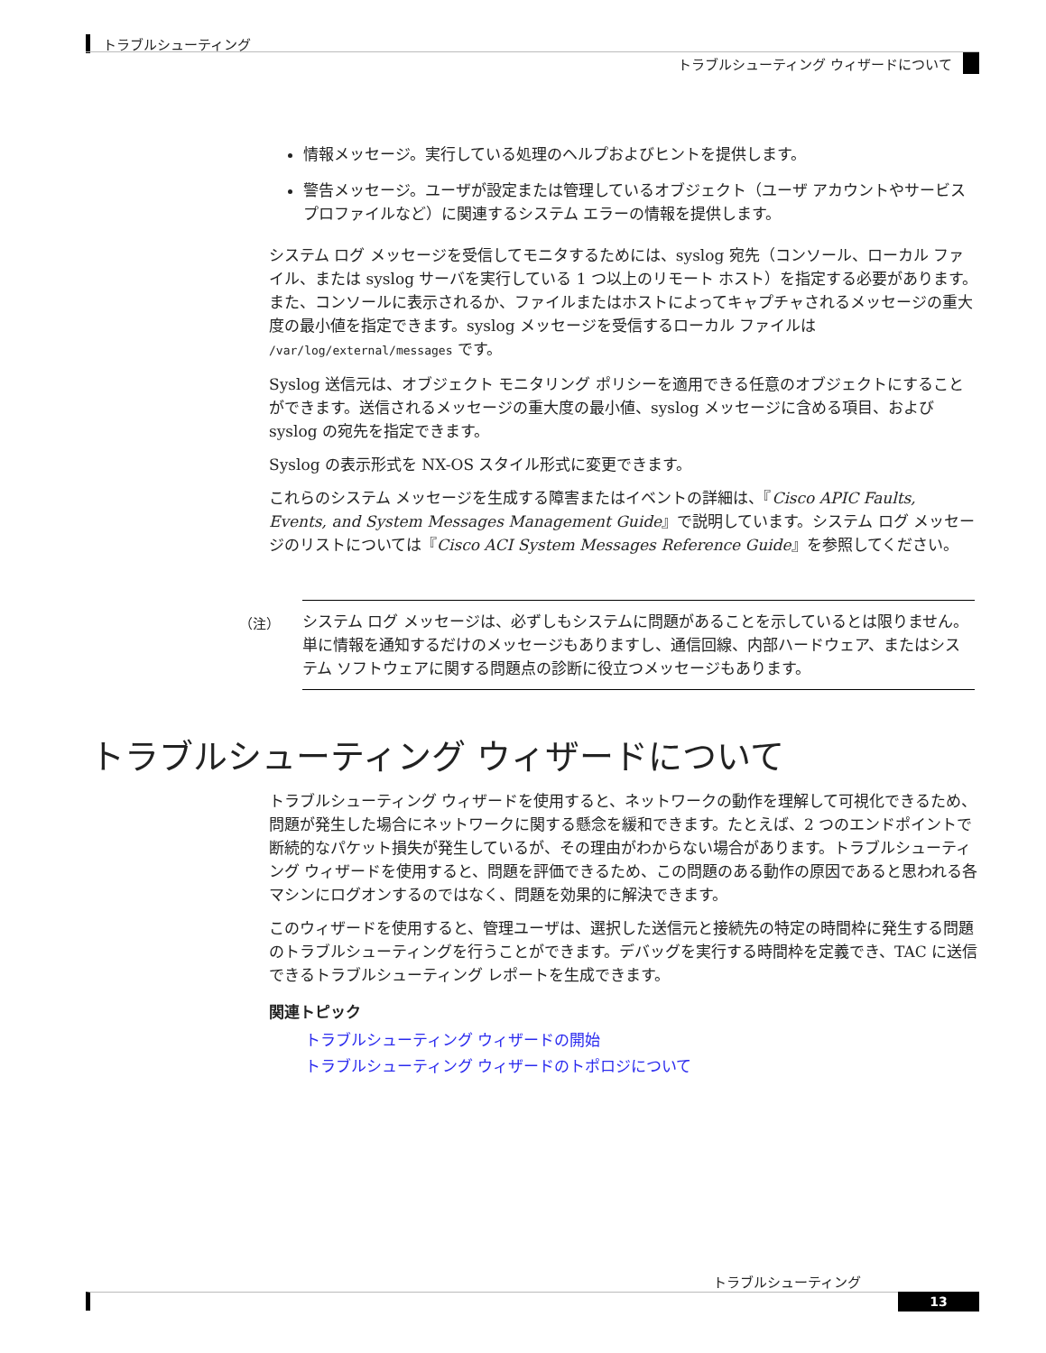トラブルシューティング
トラブルシューティング ウィザードについて
情報メッセージ。実行している処理のヘルプおよびヒントを提供します。
警告メッセージ。ユーザが設定または管理しているオブジェクト（ユーザ アカウントやサービス プロファイルなど）に関連するシステム エラーの情報を提供します。
システム ログ メッセージを受信してモニタするためには、syslog 宛先（コンソール、ローカル ファイル、または syslog サーバを実行している 1 つ以上のリモート ホスト）を指定する必要があります。また、コンソールに表示されるか、ファイルまたはホストによってキャプチャされるメッセージの重大度の最小値を指定できます。syslog メッセージを受信するローカル ファイルは /var/log/external/messages です。
Syslog 送信元は、オブジェクト モニタリング ポリシーを適用できる任意のオブジェクトにすることができます。送信されるメッセージの重大度の最小値、syslog メッセージに含める項目、および syslog の宛先を指定できます。
Syslog の表示形式を NX-OS スタイル形式に変更できます。
これらのシステム メッセージを生成する障害またはイベントの詳細は、『Cisco APIC Faults, Events, and System Messages Management Guide』で説明しています。システム ログ メッセージのリストについては『Cisco ACI System Messages Reference Guide』を参照してください。
（注）
システム ログ メッセージは、必ずしもシステムに問題があることを示しているとは限りません。単に情報を通知するだけのメッセージもありますし、通信回線、内部ハードウェア、またはシステム ソフトウェアに関する問題点の診断に役立つメッセージもあります。
トラブルシューティング ウィザードについて
トラブルシューティング ウィザードを使用すると、ネットワークの動作を理解して可視化できるため、問題が発生した場合にネットワークに関する懸念を緩和できます。たとえば、2 つのエンドポイントで断続的なパケット損失が発生しているが、その理由がわからない場合があります。トラブルシューティング ウィザードを使用すると、問題を評価できるため、この問題のある動作の原因であると思われる各マシンにログオンするのではなく、問題を効果的に解決できます。
このウィザードを使用すると、管理ユーザは、選択した送信元と接続先の特定の時間枠に発生する問題のトラブルシューティングを行うことができます。デバッグを実行する時間枠を定義でき、TAC に送信できるトラブルシューティング レポートを生成できます。
関連トピック
トラブルシューティング ウィザードの開始
トラブルシューティング ウィザードのトポロジについて
トラブルシューティング
13